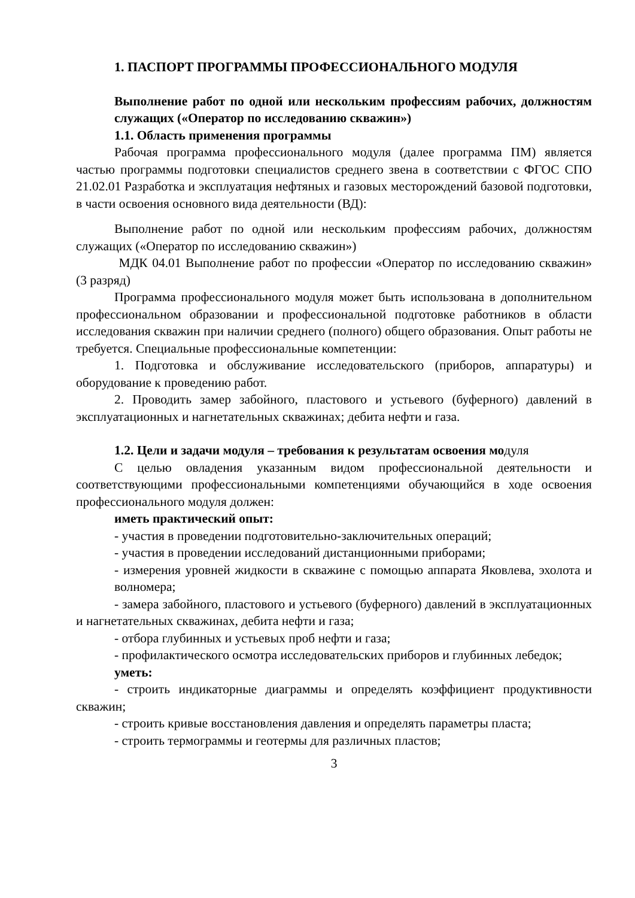1. ПАСПОРТ ПРОГРАММЫ ПРОФЕССИОНАЛЬНОГО МОДУЛЯ
Выполнение работ по одной или нескольким профессиям рабочих, должностям служащих («Оператор по исследованию скважин»)
1.1. Область применения программы
Рабочая программа профессионального модуля (далее программа ПМ) является частью программы подготовки специалистов среднего звена в соответствии с ФГОС СПО 21.02.01 Разработка и эксплуатация нефтяных и газовых месторождений базовой подготовки, в части освоения основного вида деятельности (ВД):
Выполнение работ по одной или нескольким профессиям рабочих, должностям служащих («Оператор по исследованию скважин»)
МДК 04.01 Выполнение работ по профессии «Оператор по исследованию скважин» (3 разряд)
Программа профессионального модуля может быть использована в дополнительном профессиональном образовании и профессиональной подготовке работников в области исследования скважин при наличии среднего (полного) общего образования. Опыт работы не требуется. Специальные профессиональные компетенции:
1. Подготовка и обслуживание исследовательского (приборов, аппаратуры) и оборудование к проведению работ.
2. Проводить замер забойного, пластового и устьевого (буферного) давлений в эксплуатационных и нагнетательных скважинах; дебита нефти и газа.
1.2. Цели и задачи модуля – требования к результатам освоения модуля
С целью овладения указанным видом профессиональной деятельности и соответствующими профессиональными компетенциями обучающийся в ходе освоения профессионального модуля должен:
иметь практический опыт:
- участия в проведении подготовительно-заключительных операций;
- участия в проведении исследований дистанционными приборами;
- измерения уровней жидкости в скважине с помощью аппарата Яковлева, эхолота и волномера;
- замера забойного, пластового и устьевого (буферного) давлений в эксплуатационных и нагнетательных скважинах, дебита нефти и газа;
- отбора глубинных и устьевых проб нефти и газа;
- профилактического осмотра исследовательских приборов и глубинных лебедок;
уметь:
- строить индикаторные диаграммы и определять коэффициент продуктивности скважин;
- строить кривые восстановления давления и определять параметры пласта;
- строить термограммы и геотермы для различных пластов;
3